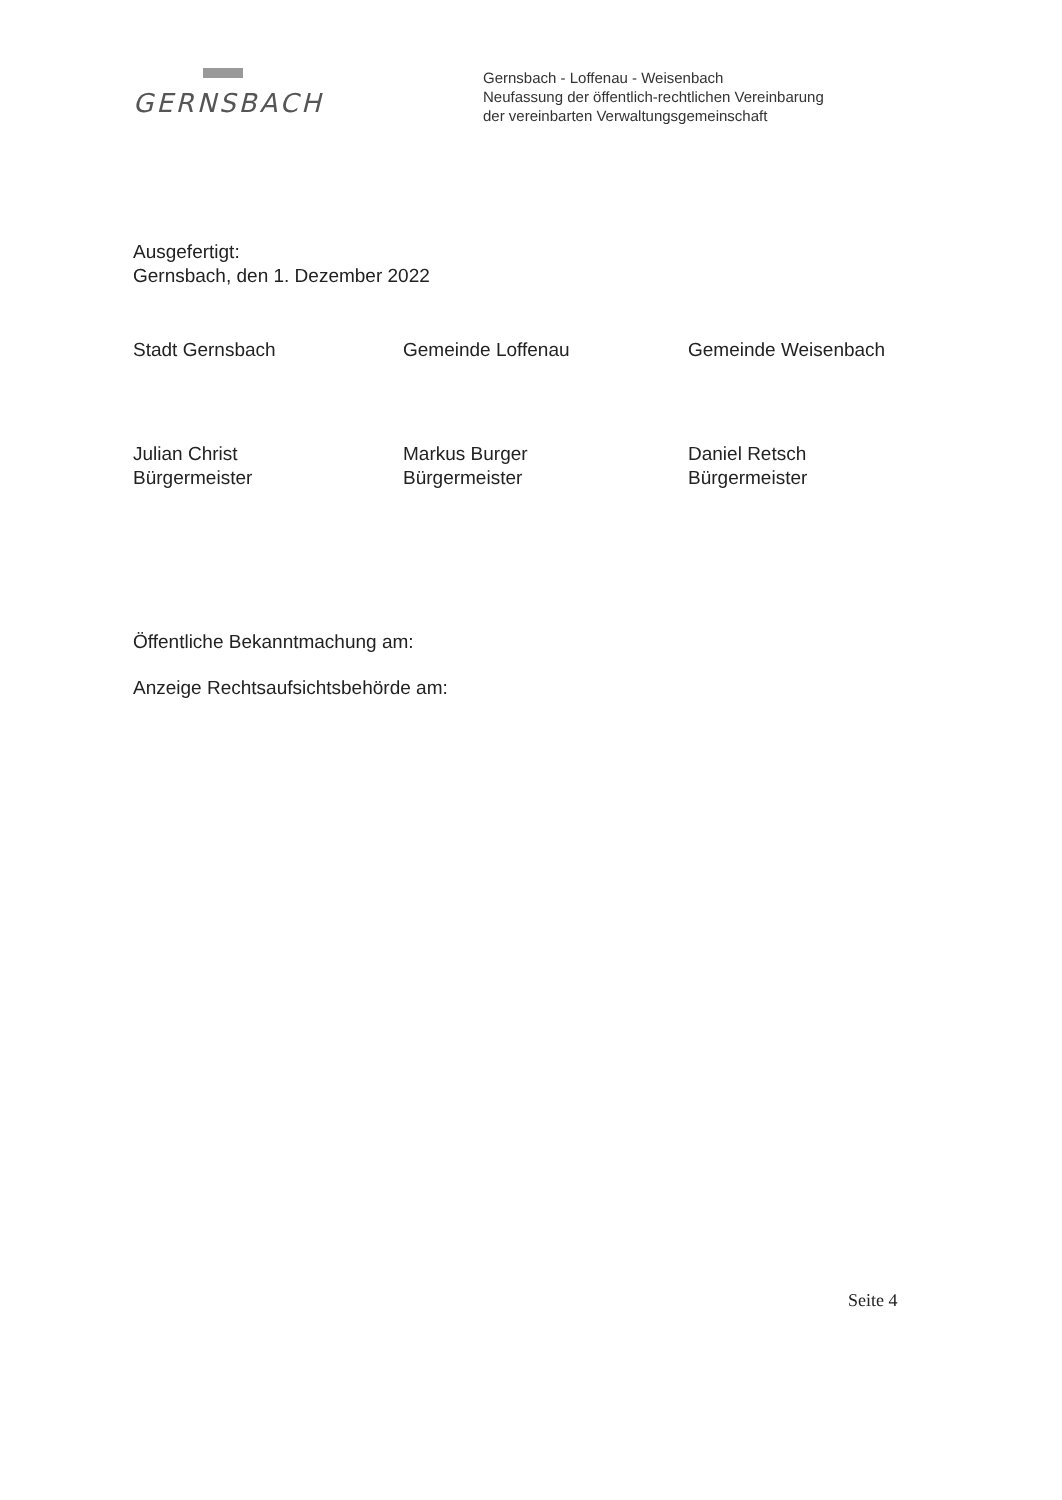GERNSBACH
Gernsbach - Loffenau - Weisenbach
Neufassung der öffentlich-rechtlichen Vereinbarung
der vereinbarten Verwaltungsgemeinschaft
Ausgefertigt:
Gernsbach, den 1. Dezember 2022
Stadt Gernsbach
Julian Christ
Bürgermeister
Gemeinde Loffenau
Markus Burger
Bürgermeister
Gemeinde Weisenbach
Daniel Retsch
Bürgermeister
Öffentliche Bekanntmachung am:
Anzeige Rechtsaufsichtsbehörde am:
Seite 4